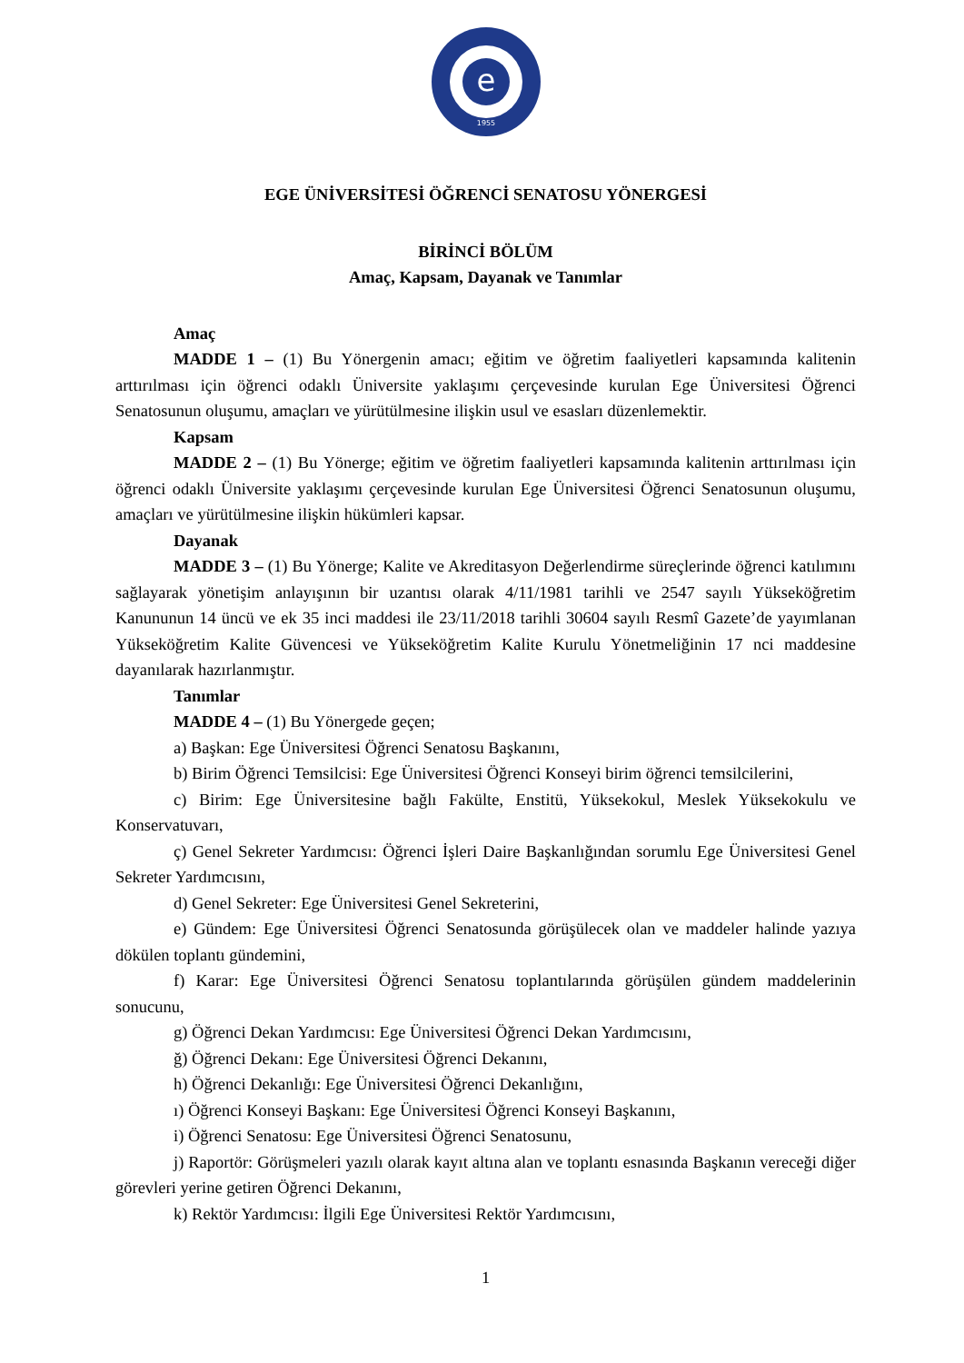e
1955
EGE ÜNİVERSİTESİ ÖĞRENCİ SENATOSU YÖNERGESİ
BİRİNCİ BÖLÜM
Amaç, Kapsam, Dayanak ve Tanımlar
Amaç
MADDE 1 – (1) Bu Yönergenin amacı; eğitim ve öğretim faaliyetleri kapsamında kalitenin arttırılması için öğrenci odaklı Üniversite yaklaşımı çerçevesinde kurulan Ege Üniversitesi Öğrenci Senatosunun oluşumu, amaçları ve yürütülmesine ilişkin usul ve esasları düzenlemektir.
Kapsam
MADDE 2 – (1) Bu Yönerge; eğitim ve öğretim faaliyetleri kapsamında kalitenin arttırılması için öğrenci odaklı Üniversite yaklaşımı çerçevesinde kurulan Ege Üniversitesi Öğrenci Senatosunun oluşumu, amaçları ve yürütülmesine ilişkin hükümleri kapsar.
Dayanak
MADDE 3 – (1) Bu Yönerge; Kalite ve Akreditasyon Değerlendirme süreçlerinde öğrenci katılımını sağlayarak yönetişim anlayışının bir uzantısı olarak 4/11/1981 tarihli ve 2547 sayılı Yükseköğretim Kanununun 14 üncü ve ek 35 inci maddesi ile 23/11/2018 tarihli 30604 sayılı Resmî Gazete’de yayımlanan Yükseköğretim Kalite Güvencesi ve Yükseköğretim Kalite Kurulu Yönetmeliğinin 17 nci maddesine dayanılarak hazırlanmıştır.
Tanımlar
MADDE 4 – (1) Bu Yönergede geçen;
a) Başkan: Ege Üniversitesi Öğrenci Senatosu Başkanını,
b) Birim Öğrenci Temsilcisi: Ege Üniversitesi Öğrenci Konseyi birim öğrenci temsilcilerini,
c) Birim: Ege Üniversitesine bağlı Fakülte, Enstitü, Yüksekokul, Meslek Yüksekokulu ve Konservatuvarı,
ç) Genel Sekreter Yardımcısı: Öğrenci İşleri Daire Başkanlığından sorumlu Ege Üniversitesi Genel Sekreter Yardımcısını,
d) Genel Sekreter: Ege Üniversitesi Genel Sekreterini,
e) Gündem: Ege Üniversitesi Öğrenci Senatosunda görüşülecek olan ve maddeler halinde yazıya dökülen toplantı gündemini,
f) Karar: Ege Üniversitesi Öğrenci Senatosu toplantılarında görüşülen gündem maddelerinin sonucunu,
g) Öğrenci Dekan Yardımcısı: Ege Üniversitesi Öğrenci Dekan Yardımcısını,
ğ) Öğrenci Dekanı: Ege Üniversitesi Öğrenci Dekanını,
h) Öğrenci Dekanlığı: Ege Üniversitesi Öğrenci Dekanlığını,
ı) Öğrenci Konseyi Başkanı: Ege Üniversitesi Öğrenci Konseyi Başkanını,
i) Öğrenci Senatosu: Ege Üniversitesi Öğrenci Senatosunu,
j) Raportör: Görüşmeleri yazılı olarak kayıt altına alan ve toplantı esnasında Başkanın vereceği diğer görevleri yerine getiren Öğrenci Dekanını,
k) Rektör Yardımcısı: İlgili Ege Üniversitesi Rektör Yardımcısını,
1